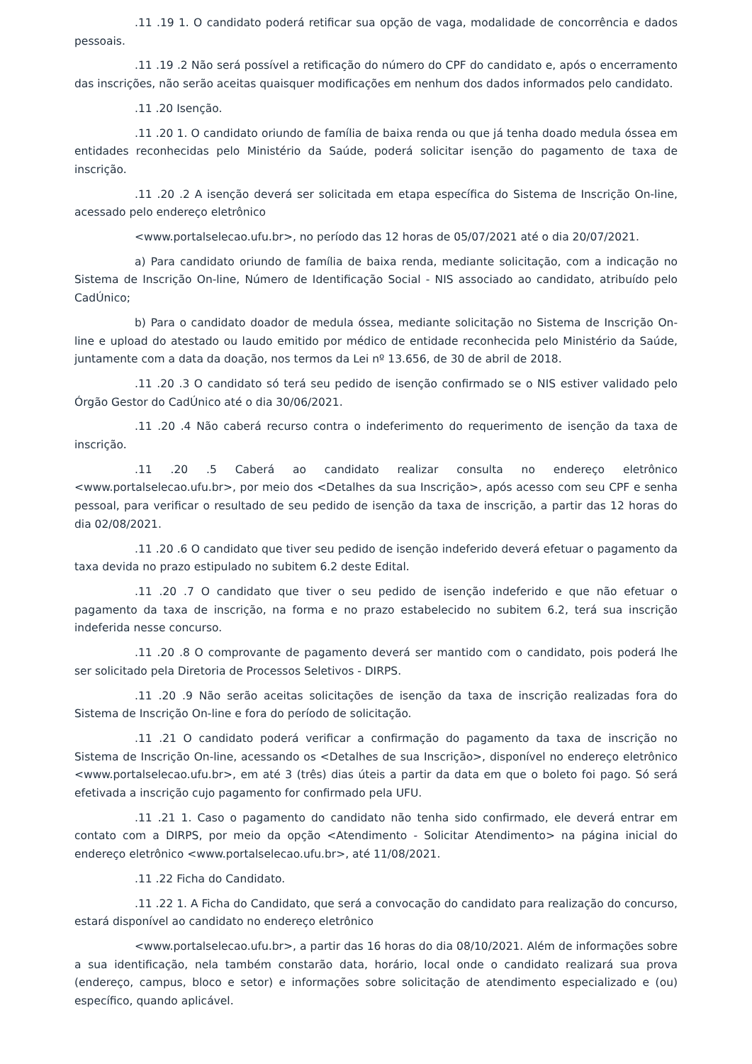.11 .19 1. O candidato poderá retificar sua opção de vaga, modalidade de concorrência e dados pessoais.
.11 .19 .2 Não será possível a retificação do número do CPF do candidato e, após o encerramento das inscrições, não serão aceitas quaisquer modificações em nenhum dos dados informados pelo candidato.
.11 .20 Isenção.
.11 .20 1. O candidato oriundo de família de baixa renda ou que já tenha doado medula óssea em entidades reconhecidas pelo Ministério da Saúde, poderá solicitar isenção do pagamento de taxa de inscrição.
.11 .20 .2 A isenção deverá ser solicitada em etapa específica do Sistema de Inscrição On-line, acessado pelo endereço eletrônico
<www.portalselecao.ufu.br>, no período das 12 horas de 05/07/2021 até o dia 20/07/2021.
a) Para candidato oriundo de família de baixa renda, mediante solicitação, com a indicação no Sistema de Inscrição On-line, Número de Identificação Social - NIS associado ao candidato, atribuído pelo CadÚnico;
b) Para o candidato doador de medula óssea, mediante solicitação no Sistema de Inscrição On-line e upload do atestado ou laudo emitido por médico de entidade reconhecida pelo Ministério da Saúde, juntamente com a data da doação, nos termos da Lei nº 13.656, de 30 de abril de 2018.
.11 .20 .3 O candidato só terá seu pedido de isenção confirmado se o NIS estiver validado pelo Órgão Gestor do CadÚnico até o dia 30/06/2021.
.11 .20 .4 Não caberá recurso contra o indeferimento do requerimento de isenção da taxa de inscrição.
.11 .20 .5 Caberá ao candidato realizar consulta no endereço eletrônico <www.portalselecao.ufu.br>, por meio dos <Detalhes da sua Inscrição>, após acesso com seu CPF e senha pessoal, para verificar o resultado de seu pedido de isenção da taxa de inscrição, a partir das 12 horas do dia 02/08/2021.
.11 .20 .6 O candidato que tiver seu pedido de isenção indeferido deverá efetuar o pagamento da taxa devida no prazo estipulado no subitem 6.2 deste Edital.
.11 .20 .7 O candidato que tiver o seu pedido de isenção indeferido e que não efetuar o pagamento da taxa de inscrição, na forma e no prazo estabelecido no subitem 6.2, terá sua inscrição indeferida nesse concurso.
.11 .20 .8 O comprovante de pagamento deverá ser mantido com o candidato, pois poderá lhe ser solicitado pela Diretoria de Processos Seletivos - DIRPS.
.11 .20 .9 Não serão aceitas solicitações de isenção da taxa de inscrição realizadas fora do Sistema de Inscrição On-line e fora do período de solicitação.
.11 .21 O candidato poderá verificar a confirmação do pagamento da taxa de inscrição no Sistema de Inscrição On-line, acessando os <Detalhes de sua Inscrição>, disponível no endereço eletrônico <www.portalselecao.ufu.br>, em até 3 (três) dias úteis a partir da data em que o boleto foi pago. Só será efetivada a inscrição cujo pagamento for confirmado pela UFU.
.11 .21 1. Caso o pagamento do candidato não tenha sido confirmado, ele deverá entrar em contato com a DIRPS, por meio da opção <Atendimento - Solicitar Atendimento> na página inicial do endereço eletrônico <www.portalselecao.ufu.br>, até 11/08/2021.
.11 .22 Ficha do Candidato.
.11 .22 1. A Ficha do Candidato, que será a convocação do candidato para realização do concurso, estará disponível ao candidato no endereço eletrônico
<www.portalselecao.ufu.br>, a partir das 16 horas do dia 08/10/2021. Além de informações sobre a sua identificação, nela também constarão data, horário, local onde o candidato realizará sua prova (endereço, campus, bloco e setor) e informações sobre solicitação de atendimento especializado e (ou) específico, quando aplicável.